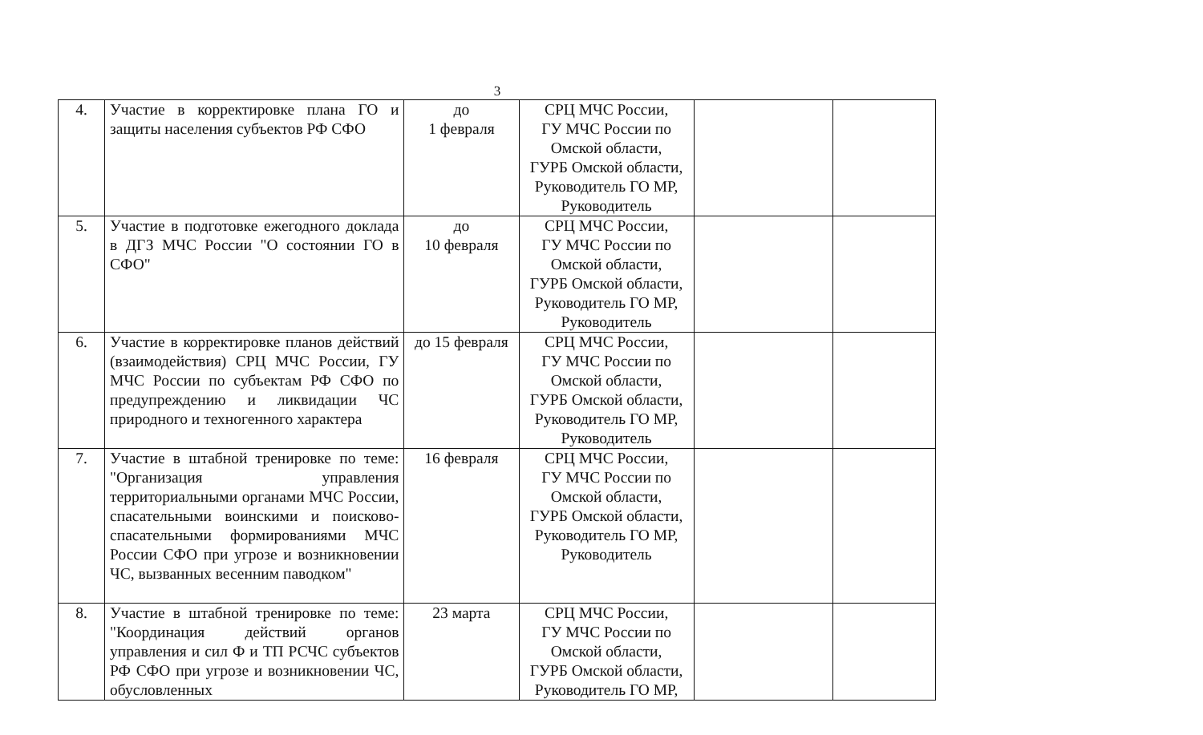3
| 4. | Участие в корректировке плана ГО и защиты населения субъектов РФ СФО | до 1 февраля | СРЦ МЧС России, ГУ МЧС России по Омской области, ГУРБ Омской области, Руководитель ГО МР, Руководитель | | |
| 5. | Участие в подготовке ежегодного доклада в ДГЗ МЧС России "О состоянии ГО в СФО" | до 10 февраля | СРЦ МЧС России, ГУ МЧС России по Омской области, ГУРБ Омской области, Руководитель ГО МР, Руководитель | | |
| 6. | Участие в корректировке планов действий (взаимодействия) СРЦ МЧС России, ГУ МЧС России по субъектам РФ СФО по предупреждению и ликвидации ЧС природного и техногенного характера | до 15 февраля | СРЦ МЧС России, ГУ МЧС России по Омской области, ГУРБ Омской области, Руководитель ГО МР, Руководитель | | |
| 7. | Участие в штабной тренировке по теме: "Организация управления территориальными органами МЧС России, спасательными воинскими и поисково-спасательными формированиями МЧС России СФО при угрозе и возникновении ЧС, вызванных весенним паводком" | 16 февраля | СРЦ МЧС России, ГУ МЧС России по Омской области, ГУРБ Омской области, Руководитель ГО МР, Руководитель | | |
| 8. | Участие в штабной тренировке по теме: "Координация действий органов управления и сил Ф и ТП РСЧС субъектов РФ СФО при угрозе и возникновении ЧС, обусловленных | 23 марта | СРЦ МЧС России, ГУ МЧС России по Омской области, ГУРБ Омской области, Руководитель ГО МР, | | |